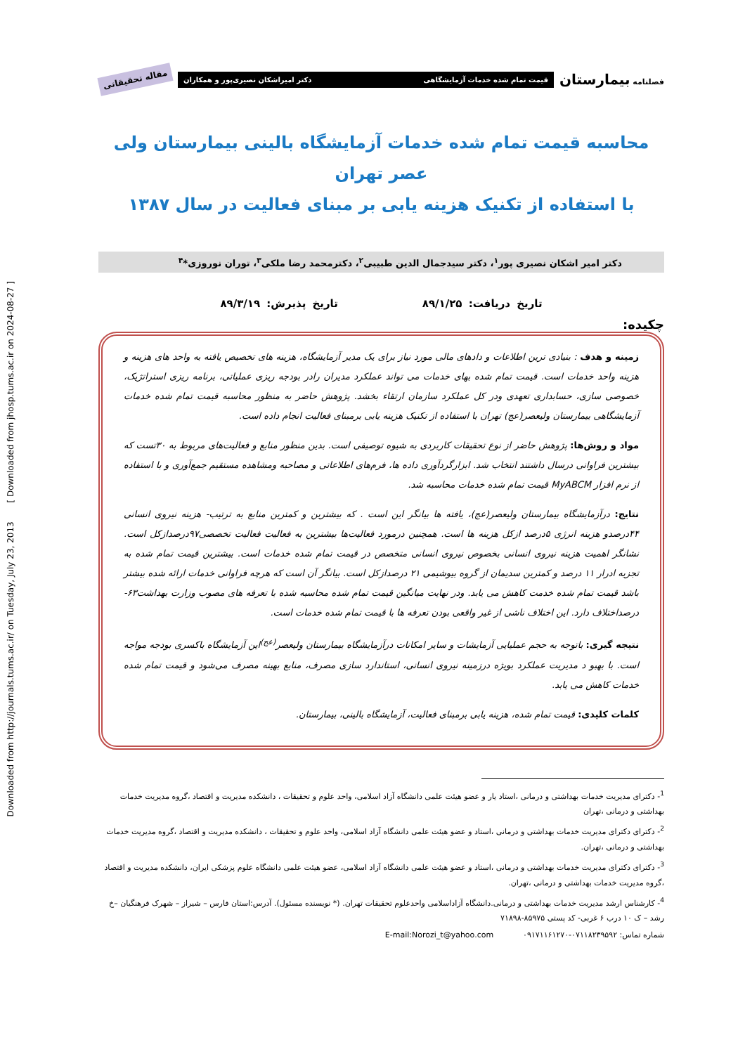Downloaded from http://journals.tums.ac.ir/ on Tuesday, July 23, 2013 [ Downloaded from jhosp.tums.ac.ir on 2024-08-27 ]
فصلنامه بیمارستان
قیمت تمام شده خدمات آزمایشگاهی دکتر امیراشکان نصیری‌پور و همکاران
مقاله تحقیقاتی
محاسبه قیمت تمام شده خدمات آزمایشگاه بالینی بیمارستان ولی عصر تهران
با استفاده از تکنیک هزینه یابی بر مبنای فعالیت در سال ۱۳۸۷
دکتر امیر اشکان نصیری پور<sup>۱</sup>، دکتر سیدجمال الدین طبیبی<sup>۲</sup>، دکترمحمد رضا ملکی<sup>۳</sup>، توران نوروزی*<sup>۴</sup>
تاریخ دریافت: ۸۹/۱/۲۵ تاریخ پذیرش: ۸۹/۳/۱۹
چکیده:
زمینه و هدف : بنیادی ترین اطلاعات و دادهای مالی مورد نیاز برای یک مدیر آزمایشگاه، هزینه های تخصیص یافته به واحد های هزینه و هزینه واحد خدمات است. قیمت تمام شده بهای خدمات می تواند عملکرد مدیران رادر بودجه ریزی عملیاتی، برنامه ریزی استراتژیک، خصوصی سازی، حسابداری تعهدی ودر کل عملکرد سازمان ارتقاء بخشد. پژوهش حاضر به منظور محاسبه قیمت تمام شده خدمات آزمایشگاهی بیمارستان ولیعصر(عج) تهران با استفاده از تکنیک هزینه یابی برمبنای فعالیت انجام داده است.
مواد و روش‌ها: پژوهش حاضر از نوع تحقیقات کاربردی به شیوه توصیفی است. بدین منظور منابع و فعالیت‌های مربوط به ۳۰تست که بیشترین فراوانی درسال داشتند انتخاب شد. ابزارگردآوری داده ها، فرم‌های اطلاعاتی و مصاحبه ومشاهده مستقیم جمع‌آوری و با استفاده از نرم افزار MyABCM قیمت تمام شده خدمات محاسبه شد.
نتایج: درآزمایشگاه بیمارستان ولیعصر(عج)، یافته ها بیانگر این است . که بیشترین و کمترین منابع به ترتیب- هزینه نیروی انسانی ۴۴درصدو هزینه انرژی ۵درصد ازکل هزینه ها است. همچنین درمورد فعالیت‌ها بیشترین به فعالیت فعالیت تخصصی۹۷درصدازکل است. نشانگر اهمیت هزینه نیروی انسانی بخصوص نیروی انسانی متخصص در قیمت تمام شده خدمات است. بیشترین قیمت تمام شده به تجزیه ادرار ۱۱ درصد و کمترین سدیمان از گروه بیوشیمی ۲۱ درصدازکل است. بیانگر آن است که هرچه فراوانی خدمات ارائه شده بیشتر باشد قیمت تمام شده خدمت کاهش می یابد. ودر نهایت میانگین قیمت تمام شده محاسبه شده با تعرفه های مصوب وزارت بهداشت۶۳- درصداختلاف دارد. این اختلاف ناشی از غیر واقعی بودن تعرفه ها با قیمت تمام شده خدمات است.
نتیجه گیری: باتوجه به حجم عملیایی آزمایشات و سایر امکانات درآزمایشگاه بیمارستان ولیعصر<sup>(عج)</sup>این آزمایشگاه باکسری بودجه مواجه است. با بهبو د مدیریت عملکرد بویژه درزمینه نیروی انسانی، استاندارد سازی مصرف، منابع بهینه مصرف می‌شود و قیمت تمام شده خدمات کاهش می یابد.
کلمات کلیدی: قیمت تمام شده، هزینه یابی برمبنای فعالیت، آزمایشگاه بالینی، بیمارستان.
<sup>1</sup>- دکترای مدیریت خدمات بهداشتی و درمانی ،استاد یار و عضو هیئت علمی دانشگاه آزاد اسلامی، واحد علوم و تحقیقات ، دانشکده مدیریت و اقتصاد ،گروه مدیریت خدمات بهداشتی و درمانی ،تهران
<sup>2</sup>- دکترای دکترای مدیریت خدمات بهداشتی و درمانی ،استاد و عضو هیئت علمی دانشگاه آزاد اسلامی، واحد علوم و تحقیقات ، دانشکده مدیریت و اقتصاد ،گروه مدیریت خدمات بهداشتی و درمانی ،تهران.
<sup>3</sup>- دکترای دکترای مدیریت خدمات بهداشتی و درمانی ،استاد و عضو هیئت علمی دانشگاه آزاد اسلامی، عضو هیئت علمی دانشگاه علوم پزشکی ایران، دانشکده مدیریت و اقتصاد ،گروه مدیریت خدمات بهداشتی و درمانی ،تهران.
<sup>4</sup>- کارشناس ارشد مدیریت خدمات بهداشتی و درمانی.دانشگاه آزاداسلامی واحدعلوم تحقیقات تهران. (* نویسنده مسئول). آدرس:استان فارس – شیراز – شهرک فرهنگیان –خ رشد – ک ۱۰ درب ۶ غربی- کد پستی ۸۵۹۷۵-۷۱۸۹۸
شماره تماس: ۰۷۱۱۸۲۳۹۵۹۲-۰۹۱۷۱۱۶۱۲۷۰ E-mail:Norozi_t@yahoo.com